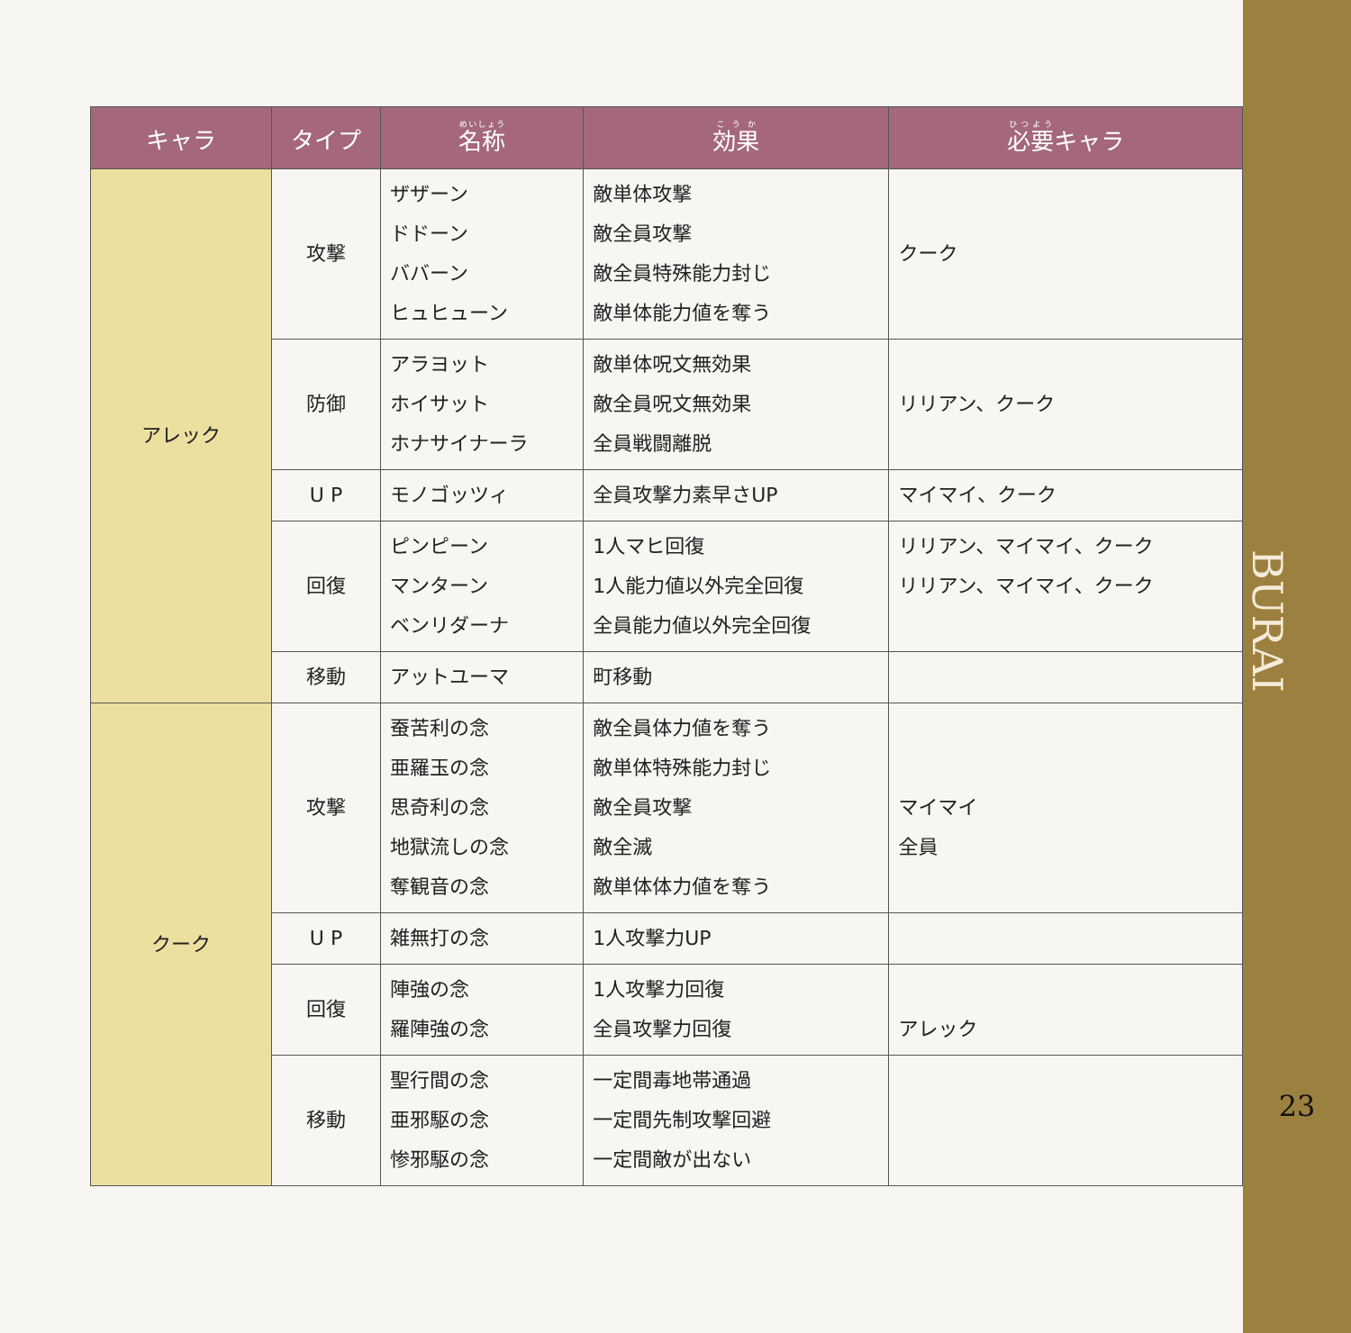| キャラ | タイプ | 名称 | 効果 | 必要 キャラ |
| --- | --- | --- | --- | --- |
| アレック | 攻撃 | ザザーン ドドーン ババーン ヒュヒューン | 敵単体攻撃 敵全員攻撃 敵全員特殊能力封じ 敵単体能力値を奪う | クーク |
| | 防御 | アラヨット ホイサット ホナサイナーラ | 敵単体呪文無効果 敵全員呪文無効果 全員戦闘離脱 | リリアン、クーク |
| | U P | モノゴッツィ | 全員攻撃力素早さUP | マイマイ、クーク |
| | 回復 | ピンピーン マンターン ベンリダーナ | 1人マヒ回復 1人能力値以外完全回復 全員能力値以外完全回復 | リリアン、マイマイ、クーク リリアン、マイマイ、クーク |
| | 移動 | アットユーマ | 町移動 | |
| クーク | 攻撃 | 蚕苦利の念 亜羅玉の念 思奇利の念 地獄流しの念 奪観音の念 | 敵全員体力値を奪う 敵単体特殊能力封じ 敵全員攻撃 敵全滅 敵単体体力値を奪う | マイマイ 全員 |
| | U P | 雑無打の念 | 1人攻撃力UP | |
| | 回復 | 陣強の念 羅陣強の念 | 1人攻撃力回復 全員攻撃力回復 | アレック |
| | 移動 | 聖行間の念 亜邪駆の念 惨邪駆の念 | 一定間毒地帯通過 一定間先制攻撃回避 一定間敵が出ない | |
BURAI
23